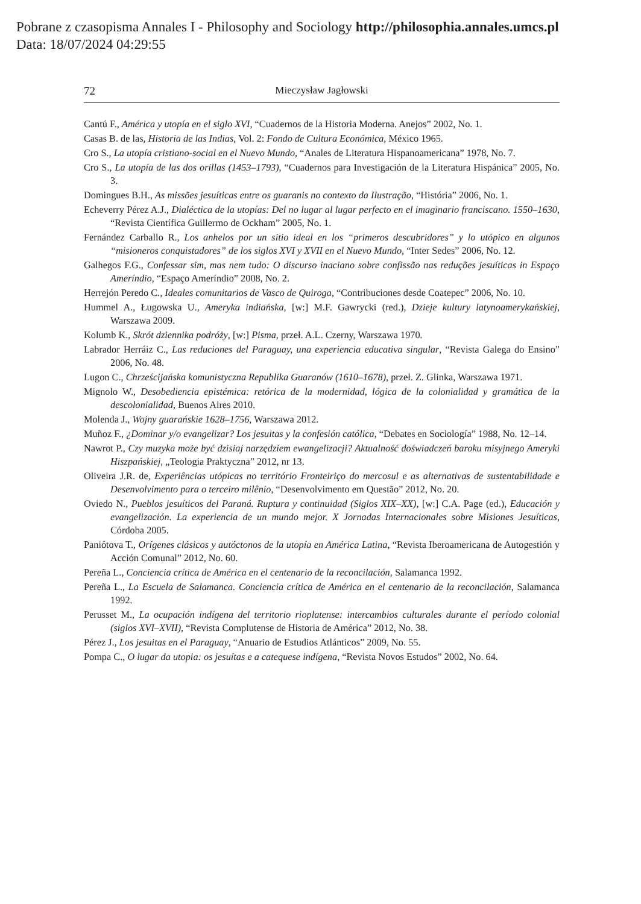Pobrane z czasopisma Annales I - Philosophy and Sociology http://philosophia.annales.umcs.pl
Data: 18/07/2024 04:29:55
72 Mieczysław Jagłowski
Cantú F., América y utopía en el siglo XVI, “Cuadernos de la Historia Moderna. Anejos” 2002, No. 1.
Casas B. de las, Historia de las Indias, Vol. 2: Fondo de Cultura Económica, México 1965.
Cro S., La utopía cristiano-social en el Nuevo Mundo, “Anales de Literatura Hispanoamericana” 1978, No. 7.
Cro S., La utopía de las dos orillas (1453–1793), “Cuadernos para Investigación de la Literatura Hispánica” 2005, No. 3.
Domingues B.H., As missões jesuíticas entre os guaranis no contexto da Ilustração, “História” 2006, No. 1.
Echeverry Pérez A.J., Dialéctica de la utopías: Del no lugar al lugar perfecto en el imaginario franciscano. 1550–1630, “Revista Científica Guillermo de Ockham” 2005, No. 1.
Fernández Carballo R., Los anhelos por un sitio ideal en los “primeros descubridores” y lo utópico en algunos “misioneros conquistadores” de los siglos XVI y XVII en el Nuevo Mundo, “Inter Sedes” 2006, No. 12.
Galhegos F.G., Confessar sim, mas nem tudo: O discurso inaciano sobre confissão nas reduções jesuíticas in Espaço Ameríndio, “Espaço Ameríndio” 2008, No. 2.
Herrejón Peredo C., Ideales comunitarios de Vasco de Quiroga, “Contribuciones desde Coatepec” 2006, No. 10.
Hummel A., Ługowska U., Ameryka indiańska, [w:] M.F. Gawrycki (red.), Dzieje kultury latynoamerykańskiej, Warszawa 2009.
Kolumb K., Skrót dziennika podróży, [w:] Pisma, przeł. A.L. Czerny, Warszawa 1970.
Labrador Herráiz C., Las reduciones del Paraguay, una experiencia educativa singular, “Revista Galega do Ensino” 2006, No. 48.
Lugon C., Chrześcijańska komunistyczna Republika Guaranów (1610–1678), przeł. Z. Glinka, Warszawa 1971.
Mignolo W., Desobediencia epistémica: retórica de la modernidad, lógica de la colonialidad y gramática de la descolonialidad, Buenos Aires 2010.
Molenda J., Wojny guarańskie 1628–1756, Warszawa 2012.
Muñoz F., ¿Dominar y/o evangelizar? Los jesuitas y la confesión católica, “Debates en Sociología” 1988, No. 12–14.
Nawrot P., Czy muzyka może być dzisiaj narzędziem ewangelizacji? Aktualność doświadczeń baroku misyjnego Ameryki Hiszpańskiej, „Teologia Praktyczna” 2012, nr 13.
Oliveira J.R. de, Experiências utópicas no território Fronteiriço do mercosul e as alternativas de sustentabilidade e Desenvolvimento para o terceiro milênio, “Desenvolvimento em Questão” 2012, No. 20.
Oviedo N., Pueblos jesuíticos del Paraná. Ruptura y continuidad (Siglos XIX–XX), [w:] C.A. Page (ed.), Educación y evangelización. La experiencia de un mundo mejor. X Jornadas Internacionales sobre Misiones Jesuíticas, Córdoba 2005.
Paniótova T., Orígenes clásicos y autóctonos de la utopía en América Latina, “Revista Iberoamericana de Autogestión y Acción Comunal” 2012, No. 60.
Pereña L., Conciencia crítica de América en el centenario de la reconcilación, Salamanca 1992.
Pereña L., La Escuela de Salamanca. Conciencia crítica de América en el centenario de la reconcilación, Salamanca 1992.
Perusset M., La ocupación indígena del territorio rioplatense: intercambios culturales durante el período colonial (siglos XVI–XVII), “Revista Complutense de Historia de América” 2012, No. 38.
Pérez J., Los jesuitas en el Paraguay, “Anuario de Estudios Atlánticos” 2009, No. 55.
Pompa C., O lugar da utopia: os jesuítas e a catequese indígena, “Revista Novos Estudos” 2002, No. 64.